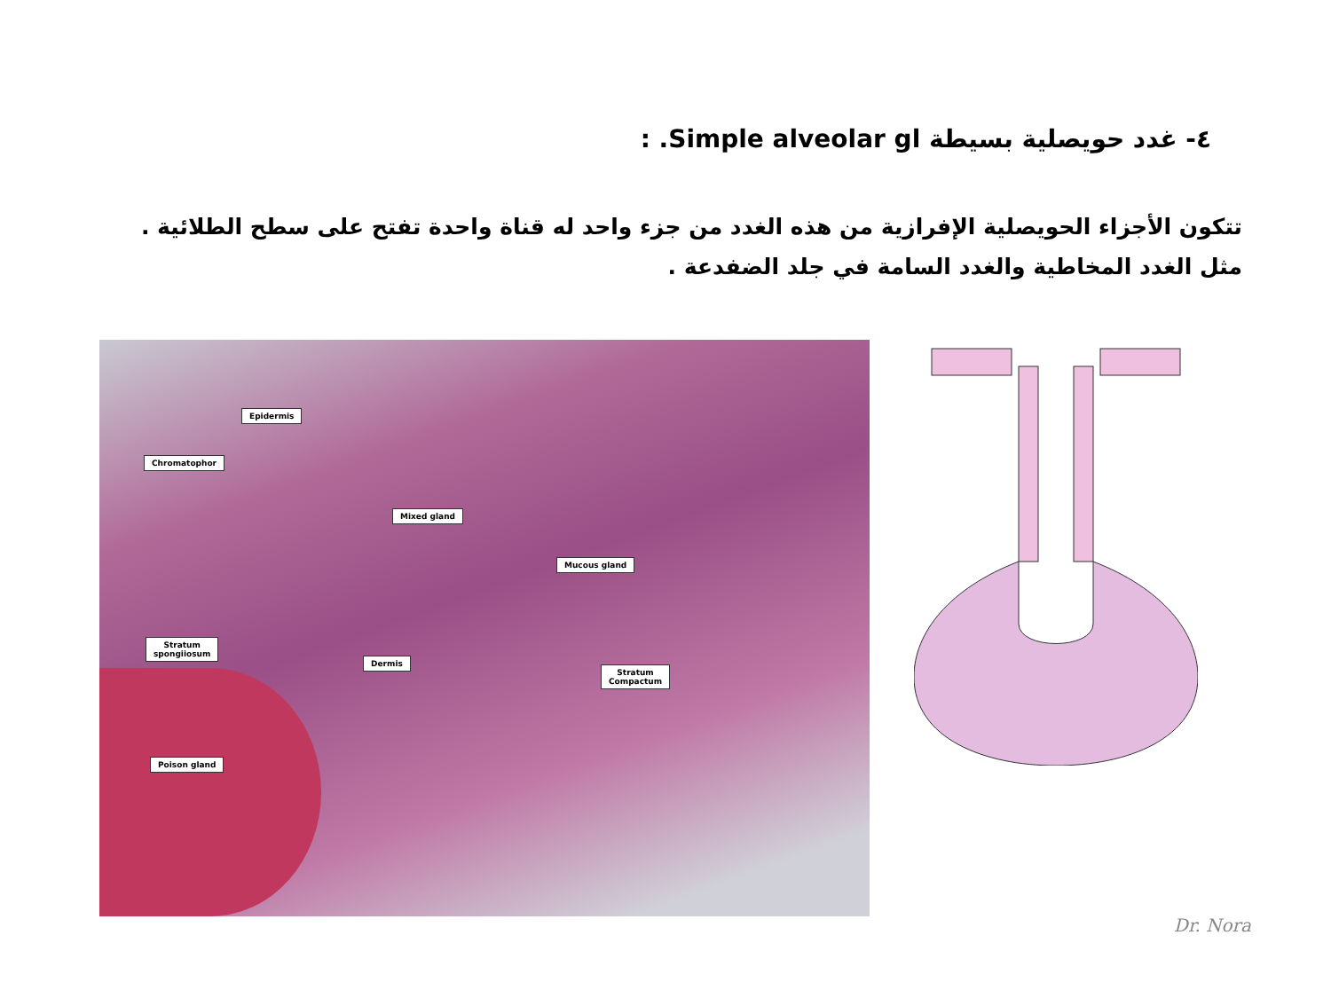٤- غدد حويصلية بسيطة Simple alveolar gl. :
تتكون الأجزاء الحويصلية الإفرازية من هذه الغدد من جزء واحد له قناة واحدة تفتح على سطح الطلائية . مثل الغدد المخاطية والغدد السامة في جلد الضفدعة .
Epidermis
Chromatophor
Mixed gland
Mucous gland
Stratum
spongiiosum
Dermis
Stratum
Compactum
Poison gland
Dr. Nora